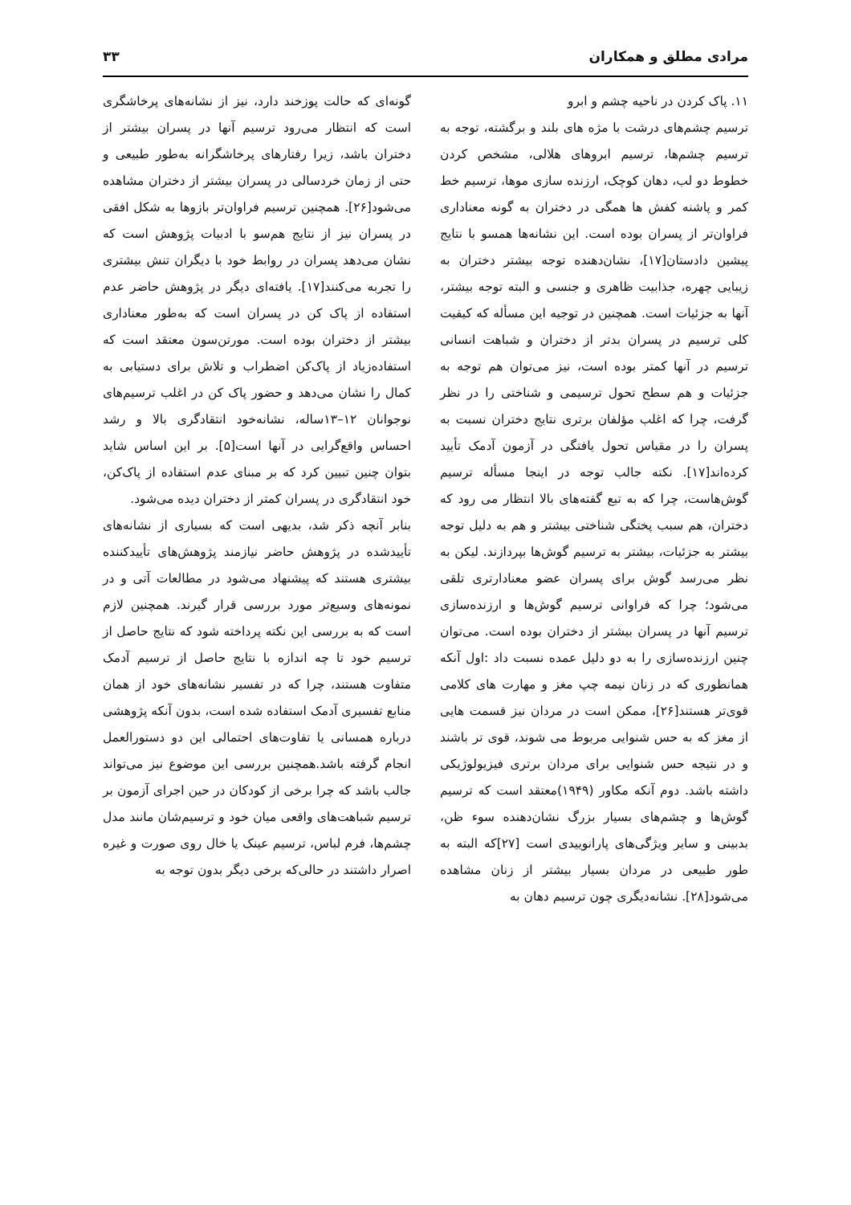مرادی مطلق و همکاران ۳۳
۱۱. پاک کردن در ناحیه چشم و ابرو
ترسیم چشم‌های درشت با مژه های بلند و برگشته، توجه به ترسیم چشم‌ها، ترسیم ابروهای هلالی، مشخص کردن خطوط دو لب، دهان کوچک، ارزنده سازی موها، ترسیم خط کمر و پاشنه کفش ها همگی در دختران به گونه معناداری فراوان‌تر از پسران بوده است. این نشانه‌ها همسو با نتایج پیشین دادستان[۱۷]، نشان‌دهنده توجه بیشتر دختران به زیبایی چهره، جذابیت ظاهری و جنسی و البته توجه بیشتر، آنها به جزئیات است. همچنین در توجیه این مسأله که کیفیت کلی ترسیم در پسران بدتر از دختران و شباهت انسانی ترسیم در آنها کمتر بوده است، نیز می‌توان هم توجه به جزئیات و هم سطح تحول ترسیمی و شناختی را در نظر گرفت، چرا که اغلب مؤلفان برتری نتایج دختران نسبت به پسران را در مقیاس تحول یافتگی در آزمون آدمک تأیید کرده‌اند[۱۷]. نکته جالب توجه در اینجا مسأله ترسیم گوش‌هاست، چرا که به تبع گفته‌های بالا انتظار می رود که دختران، هم سبب پختگی شناختی بیشتر و هم به دلیل توجه بیشتر به جزئیات، بیشتر به ترسیم گوش‌ها بپردازند. لیکن به نظر می‌رسد گوش برای پسران عضو معنادارتری تلقی می‌شود؛ چرا که فراوانی ترسیم گوش‌ها و ارزنده‌سازی ترسیم آنها در پسران بیشتر از دختران بوده است. می‌توان چنین ارزنده‌سازی را به دو دلیل عمده نسبت داد :اول آنکه همانطوری که در زنان نیمه چپ مغز و مهارت های کلامی قوی‌تر هستند[۲۶]، ممکن است در مردان نیز قسمت هایی از مغز که به حس شنوایی مربوط می شوند، قوی تر باشند و در نتیجه حس شنوایی برای مردان برتری فیزیولوژیکی داشته باشد. دوم آنکه مکاور (۱۹۴۹)معتقد است که ترسیم گوش‌ها و چشم‌های بسیار بزرگ نشان‌دهنده سوء ظن، بدبینی و سایر ویژگی‌های پارانوییدی است [۲۷]که البته به طور طبیعی در مردان بسیار بیشتر از زنان مشاهده می‌شود[۲۸]. نشانه‌دیگری چون ترسیم دهان به
گونه‌ای که حالت پوزخند دارد، نیز از نشانه‌های پرخاشگری است که انتظار می‌رود ترسیم آنها در پسران بیشتر از دختران باشد، زیرا رفتارهای پرخاشگرانه به‌طور طبیعی و حتی از زمان خردسالی در پسران بیشتر از دختران مشاهده می‌شود[۲۶]. همچنین ترسیم فراوان‌تر بازوها به شکل افقی در پسران نیز از نتایج هم‌سو با ادبیات پژوهش است که نشان می‌دهد پسران در روابط خود با دیگران تنش بیشتری را تجربه می‌کنند[۱۷]. یافته‌ای دیگر در پژوهش حاضر عدم استفاده از پاک کن در پسران است که به‌طور معناداری بیشتر از دختران بوده است. مورتن‌سون معتقد است که استفاده‌زیاد از پاک‌کن اضطراب و تلاش برای دستیابی به کمال را نشان می‌دهد و حضور پاک کن در اغلب ترسیم‌های نوجوانان ۱۲–۱۳ساله، نشانه‌خود انتقادگری بالا و رشد احساس واقع‌گرایی در آنها است[۵]. بر این اساس شاید بتوان چنین تبیین کرد که بر مبنای عدم استفاده از پاک‌کن، خود انتقادگری در پسران کمتر از دختران دیده می‌شود.
بنابر آنچه ذکر شد، بدیهی است که بسیاری از نشانه‌های تأییدشده در پژوهش حاضر نیازمند پژوهش‌های تأییدکننده بیشتری هستند که پیشنهاد می‌شود در مطالعات آتی و در نمونه‌های وسیع‌تر مورد بررسی قرار گیرند. همچنین لازم است که به بررسی این نکته پرداخته شود که نتایج حاصل از ترسیم خود تا چه اندازه با نتایج حاصل از ترسیم آدمک متفاوت هستند، چرا که در تفسیر نشانه‌های خود از همان منابع تفسیری آدمک استفاده شده است، بدون آنکه پژوهشی درباره همسانی یا تفاوت‌های احتمالی این دو دستورالعمل انجام گرفته باشد.همچنین بررسی این موضوع نیز می‌تواند جالب باشد که چرا برخی از کودکان در حین اجرای آزمون بر ترسیم شباهت‌های واقعی میان خود و ترسیم‌شان مانند مدل چشم‌ها، فرم لباس، ترسیم عینک یا خال روی صورت و غیره اصرار داشتند در حالی‌که برخی دیگر بدون توجه به